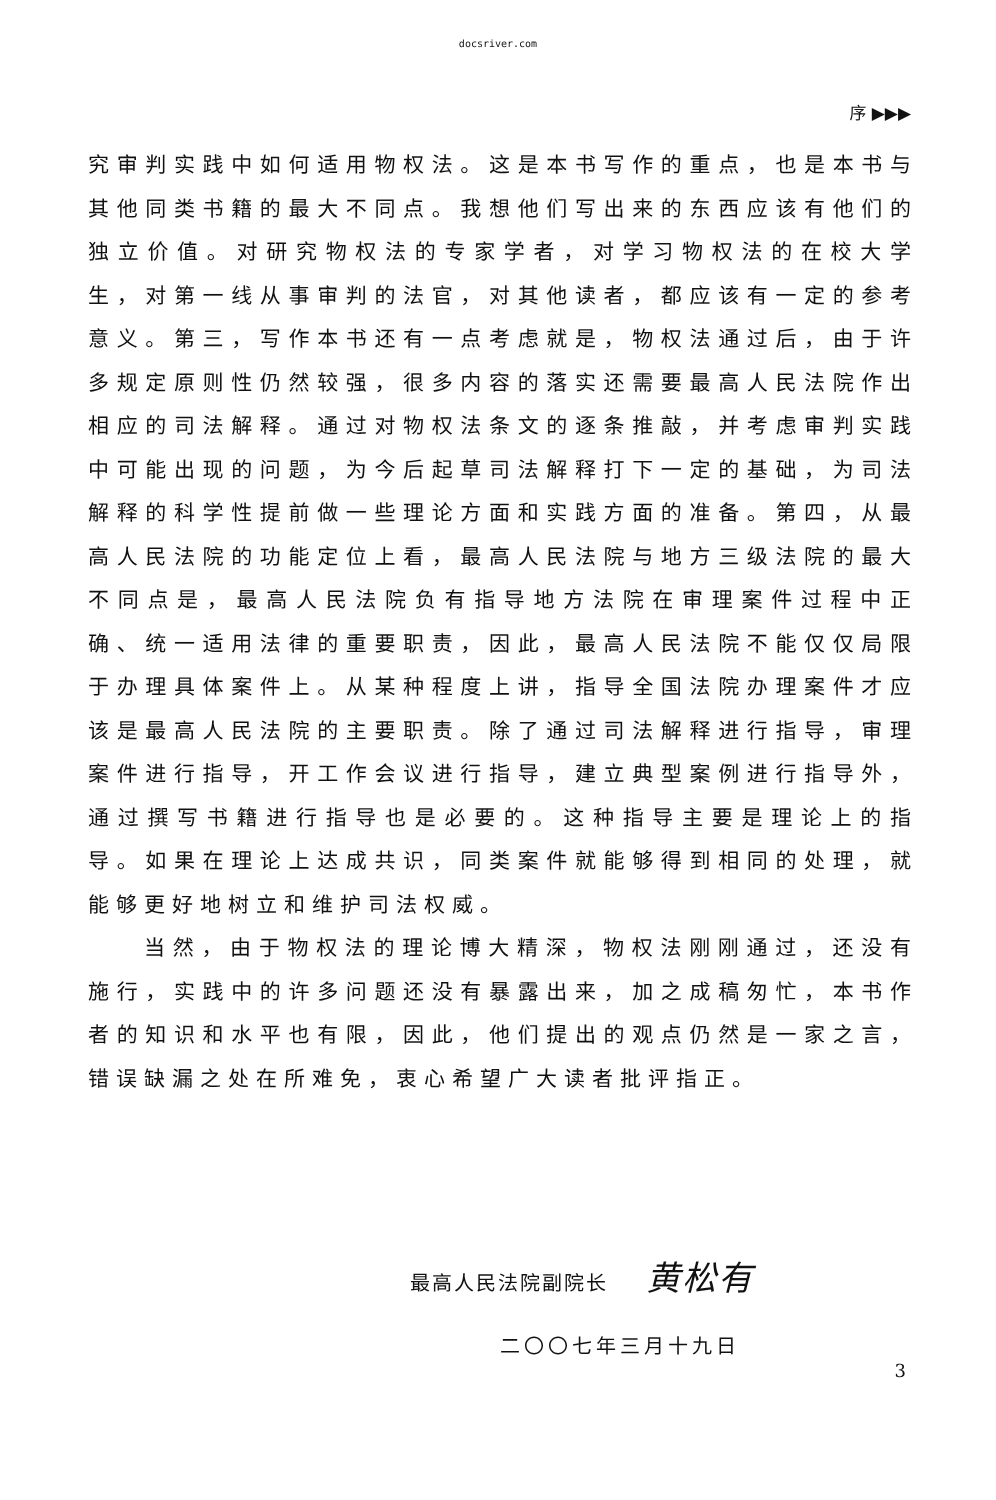docsriver.com
序 ▶▶▶
究审判实践中如何适用物权法。这是本书写作的重点，也是本书与其他同类书籍的最大不同点。我想他们写出来的东西应该有他们的独立价值。对研究物权法的专家学者，对学习物权法的在校大学生，对第一线从事审判的法官，对其他读者，都应该有一定的参考意义。第三，写作本书还有一点考虑就是，物权法通过后，由于许多规定原则性仍然较强，很多内容的落实还需要最高人民法院作出相应的司法解释。通过对物权法条文的逐条推敲，并考虑审判实践中可能出现的问题，为今后起草司法解释打下一定的基础，为司法解释的科学性提前做一些理论方面和实践方面的准备。第四，从最高人民法院的功能定位上看，最高人民法院与地方三级法院的最大不同点是，最高人民法院负有指导地方法院在审理案件过程中正确、统一适用法律的重要职责，因此，最高人民法院不能仅仅局限于办理具体案件上。从某种程度上讲，指导全国法院办理案件才应该是最高人民法院的主要职责。除了通过司法解释进行指导，审理案件进行指导，开工作会议进行指导，建立典型案例进行指导外，通过撰写书籍进行指导也是必要的。这种指导主要是理论上的指导。如果在理论上达成共识，同类案件就能够得到相同的处理，就能够更好地树立和维护司法权威。
当然，由于物权法的理论博大精深，物权法刚刚通过，还没有施行，实践中的许多问题还没有暴露出来，加之成稿匆忙，本书作者的知识和水平也有限，因此，他们提出的观点仍然是一家之言，错误缺漏之处在所难免，衷心希望广大读者批评指正。
最高人民法院副院长 黄松有
二〇〇七年三月十九日
3